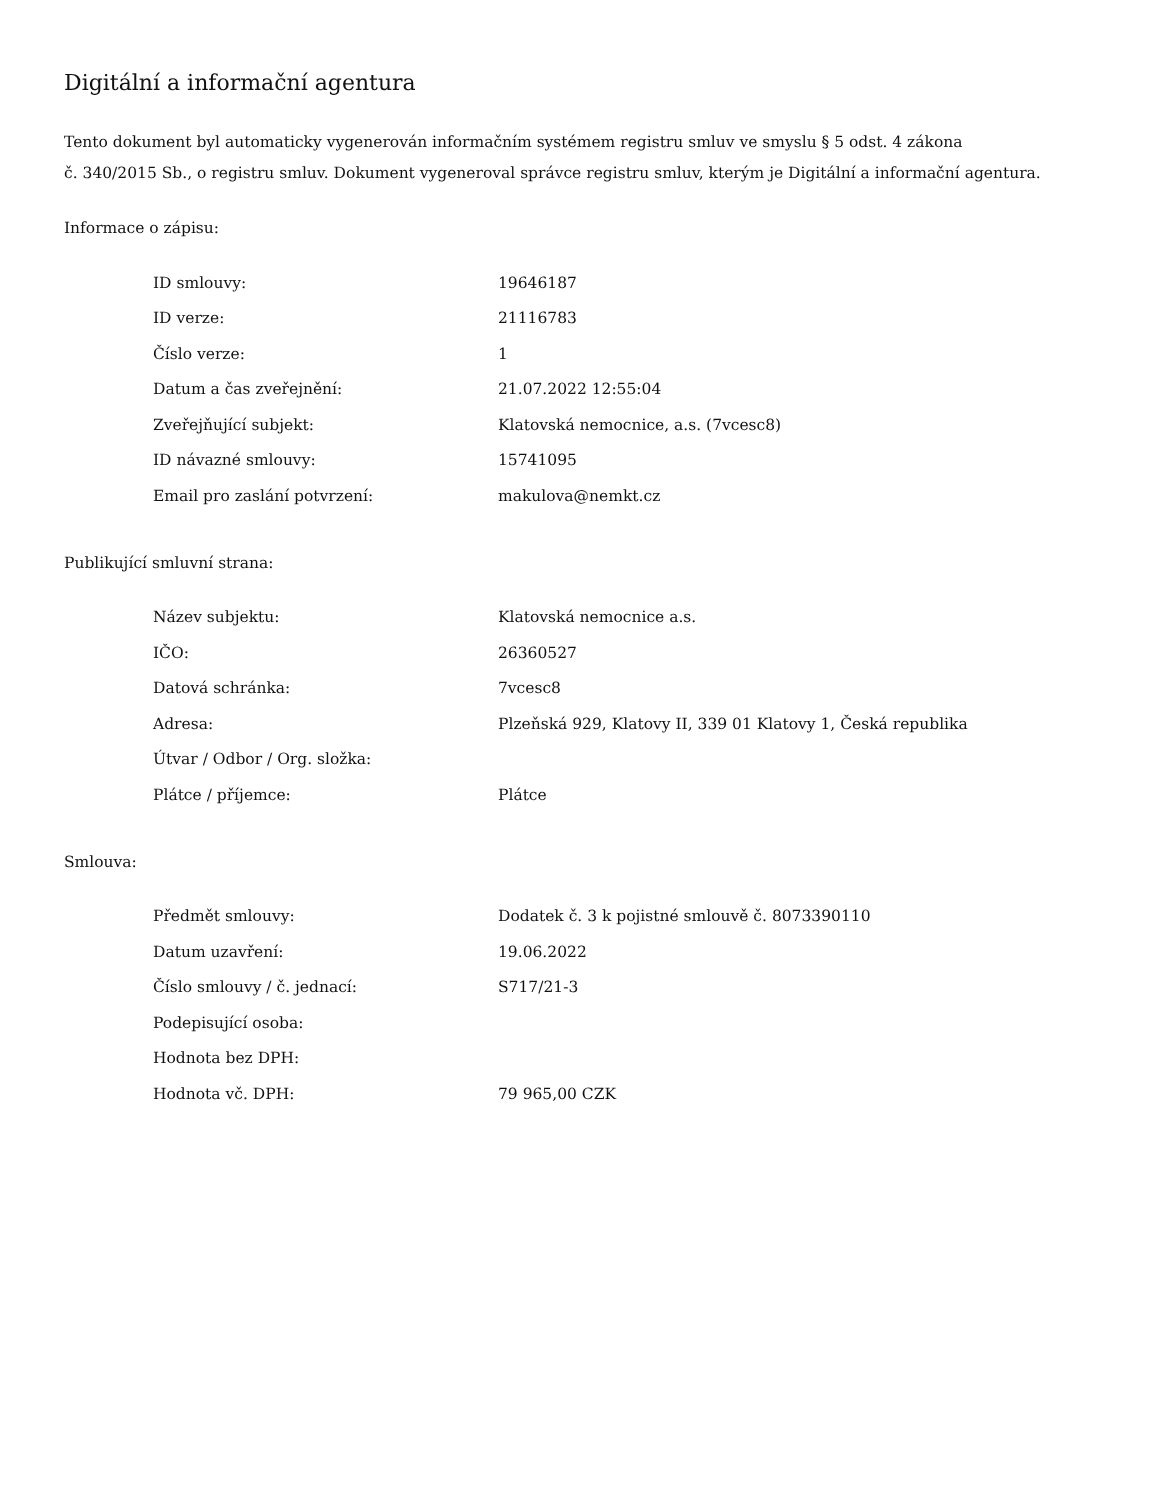Digitální a informační agentura
Tento dokument byl automaticky vygenerován informačním systémem registru smluv ve smyslu § 5 odst. 4 zákona
č. 340/2015 Sb., o registru smluv. Dokument vygeneroval správce registru smluv, kterým je Digitální a informační agentura.
Informace o zápisu:
| ID smlouvy: | 19646187 |
| ID verze: | 21116783 |
| Číslo verze: | 1 |
| Datum a čas zveřejnění: | 21.07.2022 12:55:04 |
| Zveřejňující subjekt: | Klatovská nemocnice, a.s. (7vcesc8) |
| ID návazné smlouvy: | 15741095 |
| Email pro zaslání potvrzení: | makulova@nemkt.cz |
Publikující smluvní strana:
| Název subjektu: | Klatovská nemocnice a.s. |
| IČO: | 26360527 |
| Datová schránka: | 7vcesc8 |
| Adresa: | Plzeňská 929, Klatovy II, 339 01 Klatovy 1, Česká republika |
| Útvar / Odbor / Org. složka: | |
| Plátce / příjemce: | Plátce |
Smlouva:
| Předmět smlouvy: | Dodatek č. 3 k pojistné smlouvě č. 8073390110 |
| Datum uzavření: | 19.06.2022 |
| Číslo smlouvy / č. jednací: | S717/21-3 |
| Podepisující osoba: | |
| Hodnota bez DPH: | |
| Hodnota vč. DPH: | 79 965,00 CZK |